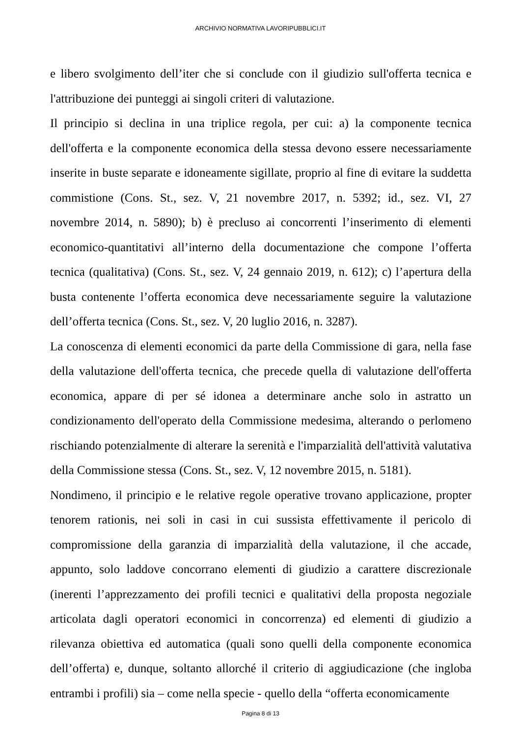ARCHIVIO NORMATIVA LAVORIPUBBLICI.IT
e libero svolgimento dell’iter che si conclude con il giudizio sull'offerta tecnica e l'attribuzione dei punteggi ai singoli criteri di valutazione.
Il principio si declina in una triplice regola, per cui: a) la componente tecnica dell'offerta e la componente economica della stessa devono essere necessariamente inserite in buste separate e idoneamente sigillate, proprio al fine di evitare la suddetta commistione (Cons. St., sez. V, 21 novembre 2017, n. 5392; id., sez. VI, 27 novembre 2014, n. 5890); b) è precluso ai concorrenti l’inserimento di elementi economico-quantitativi all’interno della documentazione che compone l’offerta tecnica (qualitativa) (Cons. St., sez. V, 24 gennaio 2019, n. 612); c) l’apertura della busta contenente l’offerta economica deve necessariamente seguire la valutazione dell’offerta tecnica (Cons. St., sez. V, 20 luglio 2016, n. 3287).
La conoscenza di elementi economici da parte della Commissione di gara, nella fase della valutazione dell'offerta tecnica, che precede quella di valutazione dell'offerta economica, appare di per sé idonea a determinare anche solo in astratto un condizionamento dell'operato della Commissione medesima, alterando o perlomeno rischiando potenzialmente di alterare la serenità e l'imparzialità dell'attività valutativa della Commissione stessa (Cons. St., sez. V, 12 novembre 2015, n. 5181).
Nondimeno, il principio e le relative regole operative trovano applicazione, propter tenorem rationis, nei soli in casi in cui sussista effettivamente il pericolo di compromissione della garanzia di imparzialità della valutazione, il che accade, appunto, solo laddove concorrano elementi di giudizio a carattere discrezionale (inerenti l’apprezzamento dei profili tecnici e qualitativi della proposta negoziale articolata dagli operatori economici in concorrenza) ed elementi di giudizio a rilevanza obiettiva ed automatica (quali sono quelli della componente economica dell’offerta) e, dunque, soltanto allorché il criterio di aggiudicazione (che ingloba entrambi i profili) sia – come nella specie - quello della “offerta economicamente
Pagina 8 di 13